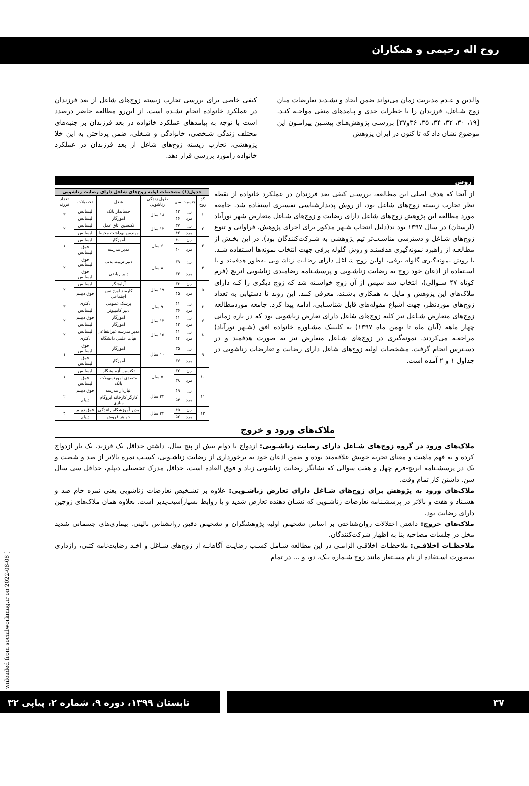روح اله رحیمی و همکاران
والدین و عـدم مدیریت زمان می‌تواند ضمن ایجاد و تشـدید تعارضات میان زوج شـاغل، فرزندان را با خطرات جدی و پیامدهای منفی مواجـه کنـد.[۱۹، ۳۰، ۳۲، ۳۴، ۳۵، ۳۶و۳۷] بررسـی پژوهش‌هـای پیشـین پیرامـون این موضوع نشان داد که تا کنون در ایران پژوهش
کیفی خاصی برای بررسی تجارب زیسته زوج‌های شاغل از بعد فرزندان در عملکرد خانواده انجام نشـده است. از این‌رو مطالعه حاضر درصدد است با توجه به پیامدهای عملکرد خانواده در بعد فرزندان بر جنبه‌های مختلف زندگی شـخصی، خانوادگی و شـغلی، ضمن پرداختن به این خلا پژوهشی، تجارب زیسته زوج‌های شاغل از بعد فرزندان در عملکرد خانواده رامورد بررسی قرار دهد.
روش
از آنجا که هدف اصلی این مطالعه، بررسـی کیفی بعد فرزندان در عملکرد خانواده از نقطه نظر تجارب زیسته زوج‌های شاغل بود، از روش پدیدارشناسی تفسیری استفاده شد. جامعه مورد مطالعه این پژوهش زوج‌های شاغل دارای رضایت و زوج‌های شـاغل متعارض شهر نورآباد (لرستان) در سال ۱۳۹۷ بود ند(دلیل انتخاب شـهر مذکور برای اجرای پژوهش، فراوانی و تنوع زوج‌های شـاغل و دسترسی مناسـب‌تر تیم پژوهشی به شـرکت‌کنندگان بود). در این بخـش از مطالعـه از راهبرد نمونه‌گیری هدفمنـد و روش گلوله برفی جهت انتخاب نمونه‌ها اسـتفاده شـد. با روش نمونه‌گیری گلوله برفی، اولین زوج شـاغل دارای رضایت زناشـویی به‌طور هدفمند و با اسـتفاده از اذعان خود زوج به رضایت زناشـویی و پرسشـنامه رضامندی زناشویی انریچ (فرم کوتاه ۴۷ سـوالی)، انتخاب شد سپس از آن زوج خواسـته شد که زوج دیگری را کـه دارای ملاک‌های این پژوهش و مایل به همکاری باشـند، معرفی کنند. این روند تا دستیابی به تعداد زوج‌های موردنظر، جهت اشباع مقوله‌های قابل شناسـایی، ادامه پیدا کرد. جامعه موردمطالعه زوج‌های متعارض شـاغل نیز کلیه زوج‌های شاغل دارای تعارض زناشویی بود که در بازه زمانی چهار ماهه (آبان ماه تا بهمن ماه ۱۳۹۷) به کلینیک مشـاوره خانواده افق (شـهر نورآباد) مراجعـه می‌کردند. نمونه‌گیری در زوج‌های شـاغل متعارض نیز به صورت هدفمند و در دسـترس انجام گرفت. مشخصات اولیه زوج‌های شاغل دارای رضایت و تعارضات زناشویی در جداول ۱ و ۲ آمده است.
| جدول(۱) مشخصات اولیه زوج‌های شاغل دارای رضایت زناشویی | | | | | | |
| کد زوج | جنسیت | سن | طول زندگی زناشویی | شغل | تحصیلات | تعداد فرزند |
| ۱ | زن | ۴۲ | ۱۸ سال | حسابدار بانک | لیسانس | ۳ |
| | مرد | ۴۶ | | آموزگار | لیسانس | |
| ۲ | زن | ۳۷ | ۱۲ سال | تکنسین اتاق عمل | لیسانس | ۲ |
| | مرد | ۴۳ | | مهندس بهداشت محیط | لیسانس | |
| ۳ | زن | ۴۰ | ۶ سال | آموزگار | لیسانس | ۱ |
| | مرد | ۴۰ | | مدیر مدرسه | فوق لیسانس | |
| ۴ | زن | ۳۹ | ۸ سال | دبیر تربیت بدنی | فوق لیسانس | ۲ |
| | مرد | ۳۳ | | دبیر ریاضی | فوق لیسانس | |
| ۵ | زن | ۳۶ | ۱۹ سال | آرایشگر | لیسانس | ۲ |
| | مرد | ۴۵ | | کارمند اورژانس اجتماعی | فوق دیپلم | |
| ۶ | زن | ۴۱ | ۹ سال | پزشک عمومی | دکتری | ۳ |
| | مرد | ۳۶ | | دبیر کامپیوتر | لیسانس | |
| ۷ | زن | ۴۱ | ۱۳ سال | آموزگار | فوق دیپلم | ۲ |
| | مرد | ۴۲ | | آموزگار | لیسانس | |
| ۸ | زن | ۴۱ | ۱۵ سال | مدیر مدرسه غیرانتفاعی | لیسانس | ۲ |
| | مرد | ۴۴ | | هیأت علمی دانشگاه | دکتری | |
| ۹ | زن | ۳۵ | ۱۰ سال | آموزگار | فوق لیسانس | ۱ |
| | مرد | ۳۷ | | آموزگار | فوق لیسانس | |
| ۱۰ | زن | ۳۲ | ۵ سال | تکنسین آزمایشگاه | لیسانس | ۱ |
| | مرد | ۳۸ | | متصدی امورتسهیلات بانک | فوق لیسانس | |
| ۱۱ | زن | ۴۹ | ۳۴ سال | انباردار مدرسه | فوق دیپلم | ۲ |
| | مرد | ۵۴ | | کارگر کارخانه ایزوگام سازی | دیپلم | |
| ۱۲ | زن | ۴۵ | ۳۲ سال | مدیر آموزشگاه رانندگی | فوق دیپلم | ۴ |
| | مرد | ۵۲ | | جواهر فروش | دیپلم | |
ملاک‌های ورود و خروج
ملاک‌های ورود در گروه زوج‌های شـاغل دارای رضایت زناشـویی: ازدواج با دوام بیش از پنج سال. داشتن حداقل یک فرزند. یک بار ازدواج کرده و به فهم ماهیت و معنای تجربه خویش علاقه‌مند بوده و ضمن اذعان خود به برخورداری از رضایت زناشـویی، کسـب نمره بالاتر از صد و شصت و یک در پرسشـنامه انریچ-فرم چهل و هفت سوالی که نشانگر رضایت زناشویی زیاد و فوق العاده است، حداقل مدرک تحصیلی دیپلم، حداقل سی سال سن. داشتن کار تمام وقت.
ملاک‌های ورود به پژوهش برای زوج‌های شـاغل دارای تعارض زناشـویی: علاوه بر تشـخیص تعارضات زناشویی یعنی نمره خام صد و هشـتاد و هفت و بالاتر در پرسشـنامه تعارضات زناشـویی که نشـان دهنده تعارض شدید و یا روابط بسیارآسیب‌پذیر است. بعلاوه همان ملاک‌های زوجین دارای رضایت بود.
ملاک‌های خروج: داشتن اختلالات روان‌شناختی بر اساس تشخیص اولیه پژوهشگران و تشخیص دقیق روانشناس بالینی. بیماری‌های جسمانی شدید مخل در جلسات مصاحبه بنا به اظهار شرکت‌کنندگان.
ملاحظـات اخلاقـی: ملاحظـات اخلاقـی الزامـی در این مطالعه شـامل کسـب رضایـت آگاهانـه از زوج‌های شـاغل و اخـذ رضایت‌نامه کتبی، رازداری به‌صورت اسـتفاده از نام مسـتعار مانند زوج شـماره یـک، دو، و ... در تمام
wnloaded from socialworkmag.ir on 2022-08-08 ]
۳۷ تابستان ۱۳۹۹، دوره ۹، شماره ۲، پیاپی ۳۲